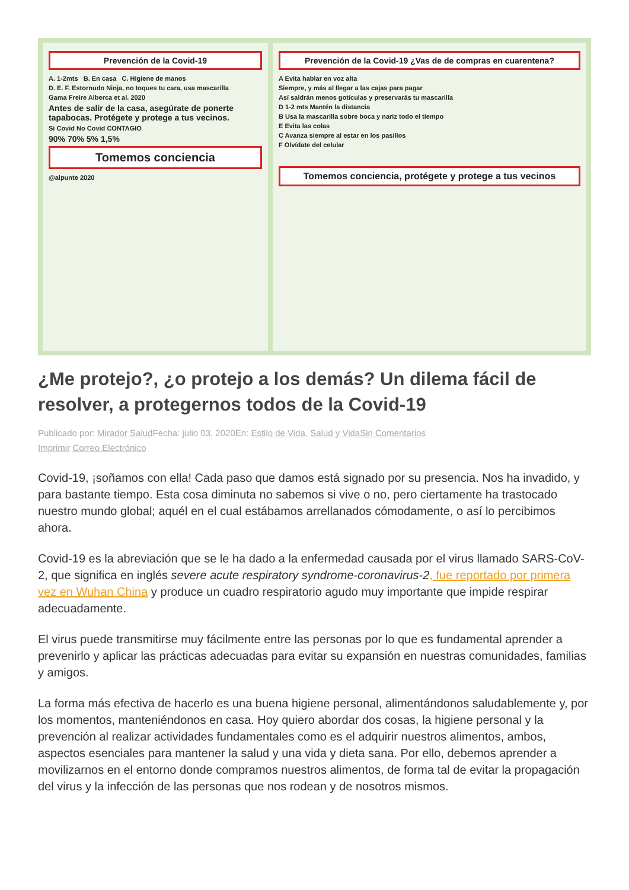Prevención de la Covid-19
A. 1-2mts B. En casa C. Higiene de manos
D. E. F. Estornudo Ninja, no toques tu cara, usa mascarilla
Gama Freire Alberca et al. 2020
Antes de salir de la casa, asegúrate de ponerte tapabocas. Protégete y protege a tus vecinos.
Si Covid No Covid CONTAGIO
90% 70% 5% 1,5%
Tomemos conciencia
@alpunte 2020
Prevención de la Covid-19 ¿Vas de de compras en cuarentena?
A Evita hablar en voz alta
Siempre, y más al llegar a las cajas para pagar
Así saldrán menos gotículas y preservarás tu mascarilla
D 1-2 mts Mantén la distancia
B Usa la mascarilla sobre boca y nariz todo el tiempo
E Evita las colas
C Avanza siempre al estar en los pasillos
F Olvídate del celular
Tomemos conciencia, protégete y protege a tus vecinos
¿Me protejo?, ¿o protejo a los demás? Un dilema fácil de resolver, a protegernos todos de la Covid-19
Publicado por: Mirador Salud Fecha: julio 03, 2020En: Estilo de Vida, Salud y Vida Sin Comentarios
Imprimir Correo Electrónico
Covid-19, ¡soñamos con ella! Cada paso que damos está signado por su presencia. Nos ha invadido, y para bastante tiempo. Esta cosa diminuta no sabemos si vive o no, pero ciertamente ha trastocado nuestro mundo global; aquél en el cual estábamos arrellanados cómodamente, o así lo percibimos ahora.
Covid-19 es la abreviación que se le ha dado a la enfermedad causada por el virus llamado SARS-CoV-2, que significa en inglés severe acute respiratory syndrome-coronavirus-2, fue reportado por primera vez en Wuhan China y produce un cuadro respiratorio agudo muy importante que impide respirar adecuadamente.
El virus puede transmitirse muy fácilmente entre las personas por lo que es fundamental aprender a prevenirlo y aplicar las prácticas adecuadas para evitar su expansión en nuestras comunidades, familias y amigos.
La forma más efectiva de hacerlo es una buena higiene personal, alimentándonos saludablemente y, por los momentos, manteniéndonos en casa. Hoy quiero abordar dos cosas, la higiene personal y la prevención al realizar actividades fundamentales como es el adquirir nuestros alimentos, ambos, aspectos esenciales para mantener la salud y una vida y dieta sana. Por ello, debemos aprender a movilizarnos en el entorno donde compramos nuestros alimentos, de forma tal de evitar la propagación del virus y la infección de las personas que nos rodean y de nosotros mismos.